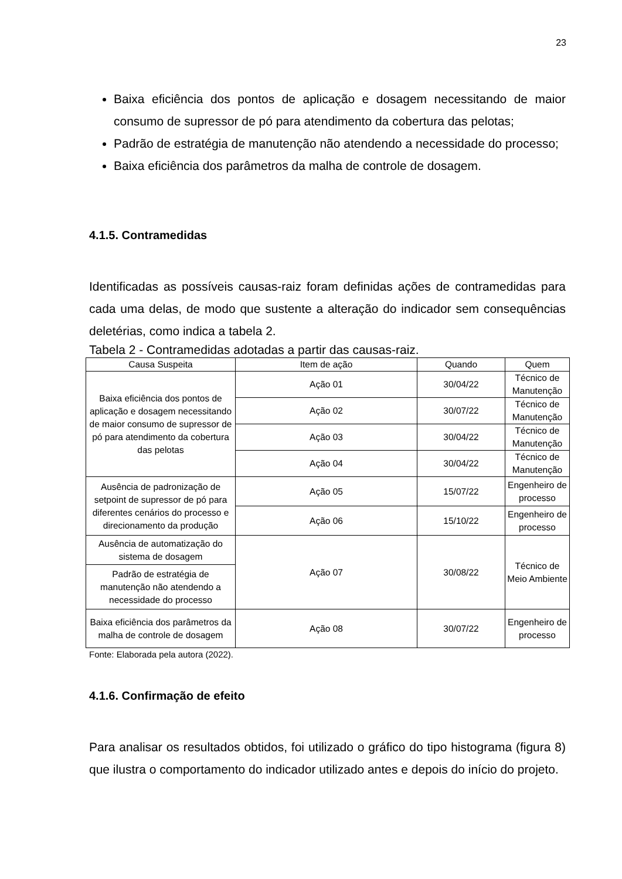23
Baixa eficiência dos pontos de aplicação e dosagem necessitando de maior consumo de supressor de pó para atendimento da cobertura das pelotas;
Padrão de estratégia de manutenção não atendendo a necessidade do processo;
Baixa eficiência dos parâmetros da malha de controle de dosagem.
4.1.5. Contramedidas
Identificadas as possíveis causas-raiz foram definidas ações de contramedidas para cada uma delas, de modo que sustente a alteração do indicador sem consequências deletérias, como indica a tabela 2.
Tabela 2 - Contramedidas adotadas a partir das causas-raiz.
| Causa Suspeita | Item de ação | Quando | Quem |
| --- | --- | --- | --- |
| Baixa eficiência dos pontos de aplicação e dosagem necessitando de maior consumo de supressor de pó para atendimento da cobertura das pelotas | Ação 01 | 30/04/22 | Técnico de Manutenção |
| | Ação 02 | 30/07/22 | Técnico de Manutenção |
| | Ação 03 | 30/04/22 | Técnico de Manutenção |
| | Ação 04 | 30/04/22 | Técnico de Manutenção |
| Ausência de padronização de setpoint de supressor de pó para diferentes cenários do processo e direcionamento da produção | Ação 05 | 15/07/22 | Engenheiro de processo |
| | Ação 06 | 15/10/22 | Engenheiro de processo |
| Ausência de automatização do sistema de dosagem | Ação 07 | 30/08/22 | Técnico de Meio Ambiente |
| Padrão de estratégia de manutenção não atendendo a necessidade do processo | | | |
| Baixa eficiência dos parâmetros da malha de controle de dosagem | Ação 08 | 30/07/22 | Engenheiro de processo |
Fonte: Elaborada pela autora (2022).
4.1.6. Confirmação de efeito
Para analisar os resultados obtidos, foi utilizado o gráfico do tipo histograma (figura 8) que ilustra o comportamento do indicador utilizado antes e depois do início do projeto.